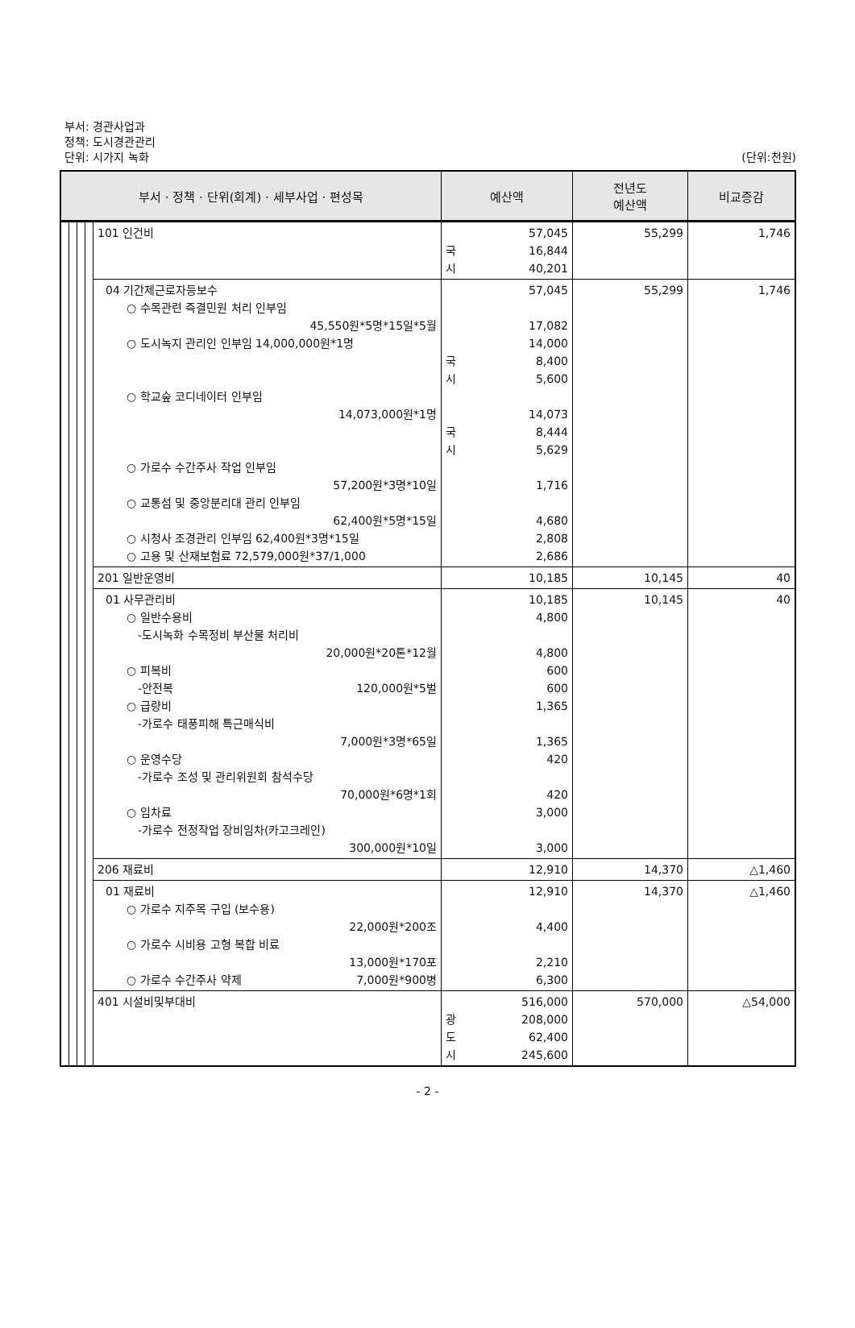부서: 경관사업과
정책: 도시경관관리
단위: 시가지 녹화
(단위:천원)
| 부서 · 정책 · 단위(회계) · 세부사업 · 편성목 | | | | | 예산액 | 전년도 예산액 | 비교증감 |
| --- | --- | --- | --- | --- | --- | --- | --- |
| | | | | 101 인건비 | 57,045 국 16,844 시 40,201 | 55,299 | 1,746 |
| | | | | 04 기간제근로자등보수 ○ 수목관련 즉결민원 처리 인부임 45,550원*5명*15일*5월 ○ 도시녹지 관리인 인부임 14,000,000원*1명 ○ 학교숲 코디네이터 인부임 14,073,000원*1명 ○ 가로수 수간주사 작업 인부임 57,200원*3명*10일 ○ 교통섬 및 중앙분리대 관리 인부임 62,400원*5명*15일 ○ 시청사 조경관리 인부임 62,400원*3명*15일 ○ 고용 및 산재보험료 72,579,000원*37/1,000 | 57,045 17,082 14,000 국 8,400 시 5,600 14,073 국 8,444 시 5,629 1,716 4,680 2,808 2,686 | 55,299 | 1,746 |
| | | | | 201 일반운영비 | 10,185 | 10,145 | 40 |
| | | | | 01 사무관리비 ○ 일반수용비 -도시녹화 수목정비 부산물 처리비 20,000원*20톤*12월 ○ 피복비 -안전복 120,000원*5벌 ○ 급량비 -가로수 태풍피해 특근매식비 7,000원*3명*65일 ○ 운영수당 -가로수 조성 및 관리위원회 참석수당 70,000원*6명*1회 ○ 임차료 -가로수 전정작업 장비임차(카고크레인) 300,000원*10일 | 10,185 4,800 4,800 600 600 1,365 1,365 420 420 3,000 3,000 | 10,145 | 40 |
| | | | | 206 재료비 | 12,910 | 14,370 | △1,460 |
| | | | | 01 재료비 ○ 가로수 지주목 구입 (보수용) 22,000원*200조 ○ 가로수 시비용 고형 복합 비료 13,000원*170포 ○ 가로수 수간주사 약제 7,000원*900병 | 12,910 4,400 2,210 6,300 | 14,370 | △1,460 |
| | | | | 401 시설비및부대비 | 516,000 광 208,000 도 62,400 시 245,600 | 570,000 | △54,000 |
- 2 -